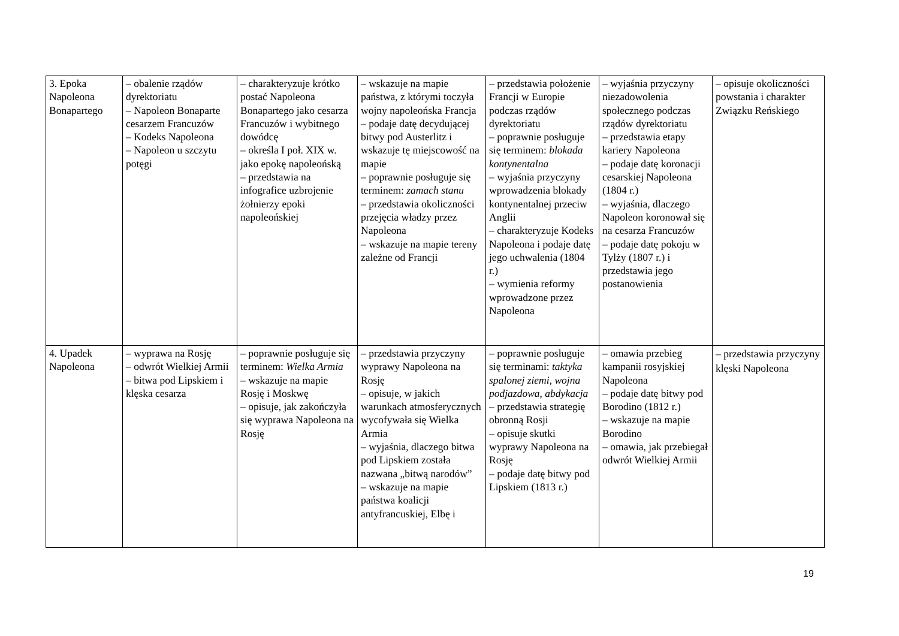| 3. Epoka Napoleona Bonapartego | – obalenie rządów dyrektoriatu – Napoleon Bonaparte cesarzem Francuzów – Kodeks Napoleona – Napoleon u szczytu potęgi | – charakteryzuje krótko postać Napoleona Bonapartego jako cesarza Francuzów i wybitnego dowódcę – określa I poł. XIX w. jako epokę napoleońską – przedstawia na infografice uzbrojenie żołnierzy epoki napoleońskiej | – wskazuje na mapie państwa, z którymi toczyła wojny napoleońska Francja – podaje datę decydującej bitwy pod Austerlitz i wskazuje tę miejscowość na mapie – poprawnie posługuje się terminem: zamach stanu – przedstawia okoliczności przejęcia władzy przez Napoleona – wskazuje na mapie tereny zależne od Francji | – przedstawia położenie Francji w Europie podczas rządów dyrektoriatu – poprawnie posługuje się terminem: blokada kontynentalna – wyjaśnia przyczyny wprowadzenia blokady kontynentalnej przeciw Anglii – charakteryzuje Kodeks Napoleona i podaje datę jego uchwalenia (1804 r.) – wymienia reformy wprowadzone przez Napoleona | – wyjaśnia przyczyny niezadowolenia społecznego podczas rządów dyrektoriatu – przedstawia etapy kariery Napoleona – podaje datę koronacji cesarskiej Napoleona (1804 r.) – wyjaśnia, dlaczego Napoleon koronował się na cesarza Francuzów – podaje datę pokoju w Tylży (1807 r.) i przedstawia jego postanowienia | – opisuje okoliczności powstania i charakter Związku Reńskiego |
| 4. Upadek Napoleona | – wyprawa na Rosję – odwrót Wielkiej Armii – bitwa pod Lipskiem i klęska cesarza | – poprawnie posługuje się terminem: Wielka Armia – wskazuje na mapie Rosję i Moskwę – opisuje, jak zakończyła się wyprawa Napoleona na Rosję | – przedstawia przyczyny wyprawy Napoleona na Rosję – opisuje, w jakich warunkach atmosferycznych wycofywała się Wielka Armia – wyjaśnia, dlaczego bitwa pod Lipskiem została nazwana „bitwą narodów” – wskazuje na mapie państwa koalicji antyfrancuskiej, Elbę i | – poprawnie posługuje się terminami: taktyka spalonej ziemi , wojna podjazdowa , abdykacja – przedstawia strategię obronną Rosji – opisuje skutki wyprawy Napoleona na Rosję – podaje datę bitwy pod Lipskiem (1813 r.) | – omawia przebieg kampanii rosyjskiej Napoleona – podaje datę bitwy pod Borodino (1812 r.) – wskazuje na mapie Borodino – omawia, jak przebiegał odwrót Wielkiej Armii | – przedstawia przyczyny klęski Napoleona |
19